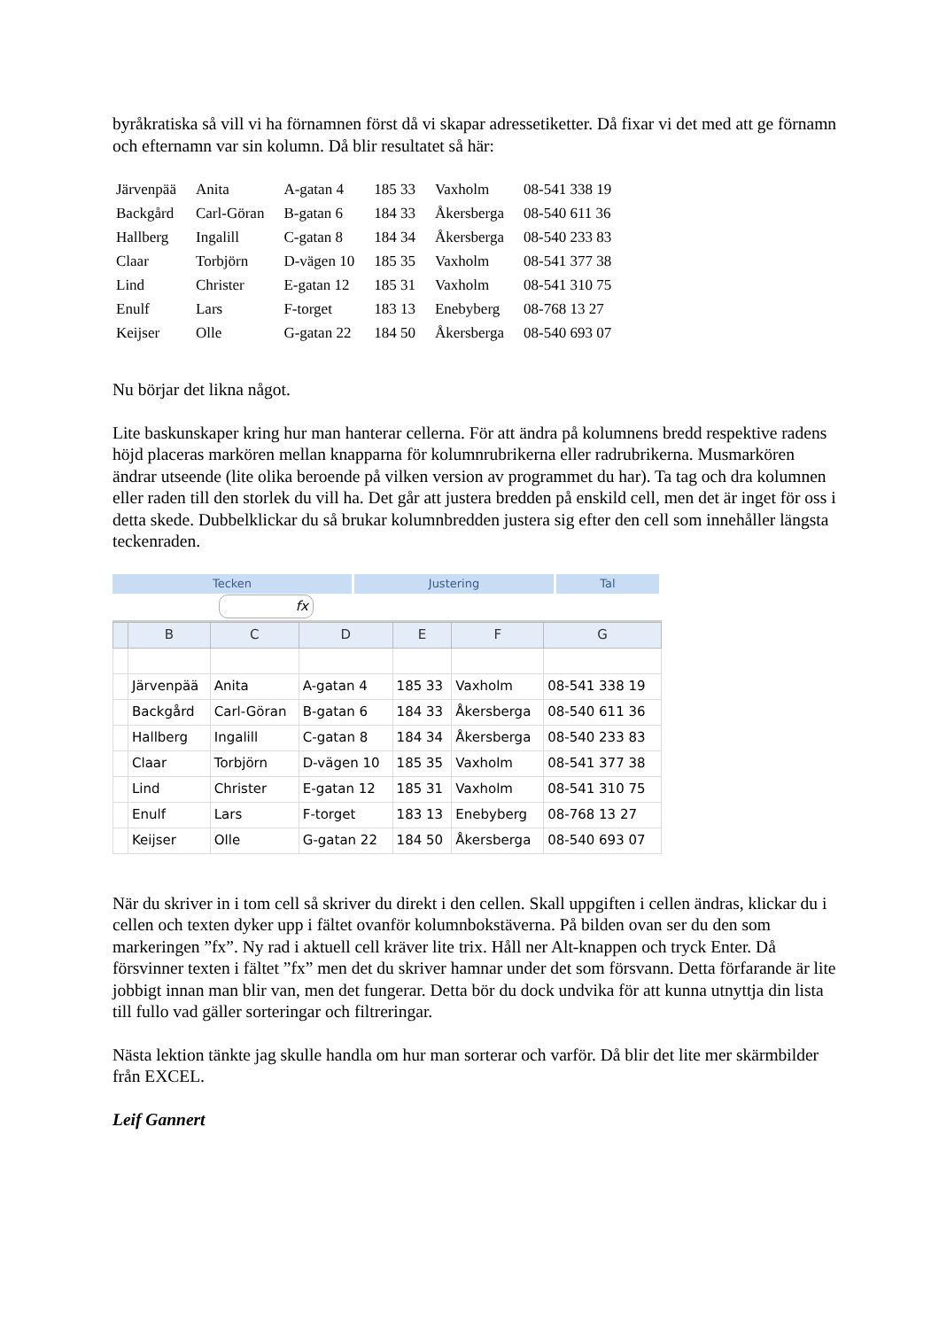byråkratiska så vill vi ha förnamnen först då vi skapar adressetiketter. Då fixar vi det med att ge förnamn och efternamn var sin kolumn. Då blir resultatet så här:
| Järvenpää | Anita | A-gatan 4 | 185 33 | Vaxholm | 08-541 338 19 |
| Backgård | Carl-Göran | B-gatan 6 | 184 33 | Åkersberga | 08-540 611 36 |
| Hallberg | Ingalill | C-gatan 8 | 184 34 | Åkersberga | 08-540 233 83 |
| Claar | Torbjörn | D-vägen 10 | 185 35 | Vaxholm | 08-541 377 38 |
| Lind | Christer | E-gatan 12 | 185 31 | Vaxholm | 08-541 310 75 |
| Enulf | Lars | F-torget | 183 13 | Enebyberg | 08-768 13 27 |
| Keijser | Olle | G-gatan 22 | 184 50 | Åkersberga | 08-540 693 07 |
Nu börjar det likna något.
Lite baskunskaper kring hur man hanterar cellerna. För att ändra på kolumnens bredd respektive radens höjd placeras markören mellan knapparna för kolumnrubrikerna eller radrubrikerna. Musmarkören ändrar utseende (lite olika beroende på vilken version av programmet du har). Ta tag och dra kolumnen eller raden till den storlek du vill ha. Det går att justera bredden på enskild cell, men det är inget för oss i detta skede. Dubbelklickar du så brukar kolumnbredden justera sig efter den cell som innehåller längsta teckenraden.
Tecken Justering Tal
fx
| | B | C | D | E | F | G |
| --- | --- | --- | --- | --- | --- | --- |
| | Järvenpää | Anita | A-gatan 4 | 185 33 | Vaxholm | 08-541 338 19 |
| | Backgård | Carl-Göran | B-gatan 6 | 184 33 | Åkersberga | 08-540 611 36 |
| | Hallberg | Ingalill | C-gatan 8 | 184 34 | Åkersberga | 08-540 233 83 |
| | Claar | Torbjörn | D-vägen 10 | 185 35 | Vaxholm | 08-541 377 38 |
| | Lind | Christer | E-gatan 12 | 185 31 | Vaxholm | 08-541 310 75 |
| | Enulf | Lars | F-torget | 183 13 | Enebyberg | 08-768 13 27 |
| | Keijser | Olle | G-gatan 22 | 184 50 | Åkersberga | 08-540 693 07 |
När du skriver in i tom cell så skriver du direkt i den cellen. Skall uppgiften i cellen ändras, klickar du i cellen och texten dyker upp i fältet ovanför kolumnbokstäverna. På bilden ovan ser du den som markeringen ”fx”. Ny rad i aktuell cell kräver lite trix. Håll ner Alt-knappen och tryck Enter. Då försvinner texten i fältet ”fx” men det du skriver hamnar under det som försvann. Detta förfarande är lite jobbigt innan man blir van, men det fungerar. Detta bör du dock undvika för att kunna utnyttja din lista till fullo vad gäller sorteringar och filtreringar.
Nästa lektion tänkte jag skulle handla om hur man sorterar och varför. Då blir det lite mer skärmbilder från EXCEL.
Leif Gannert